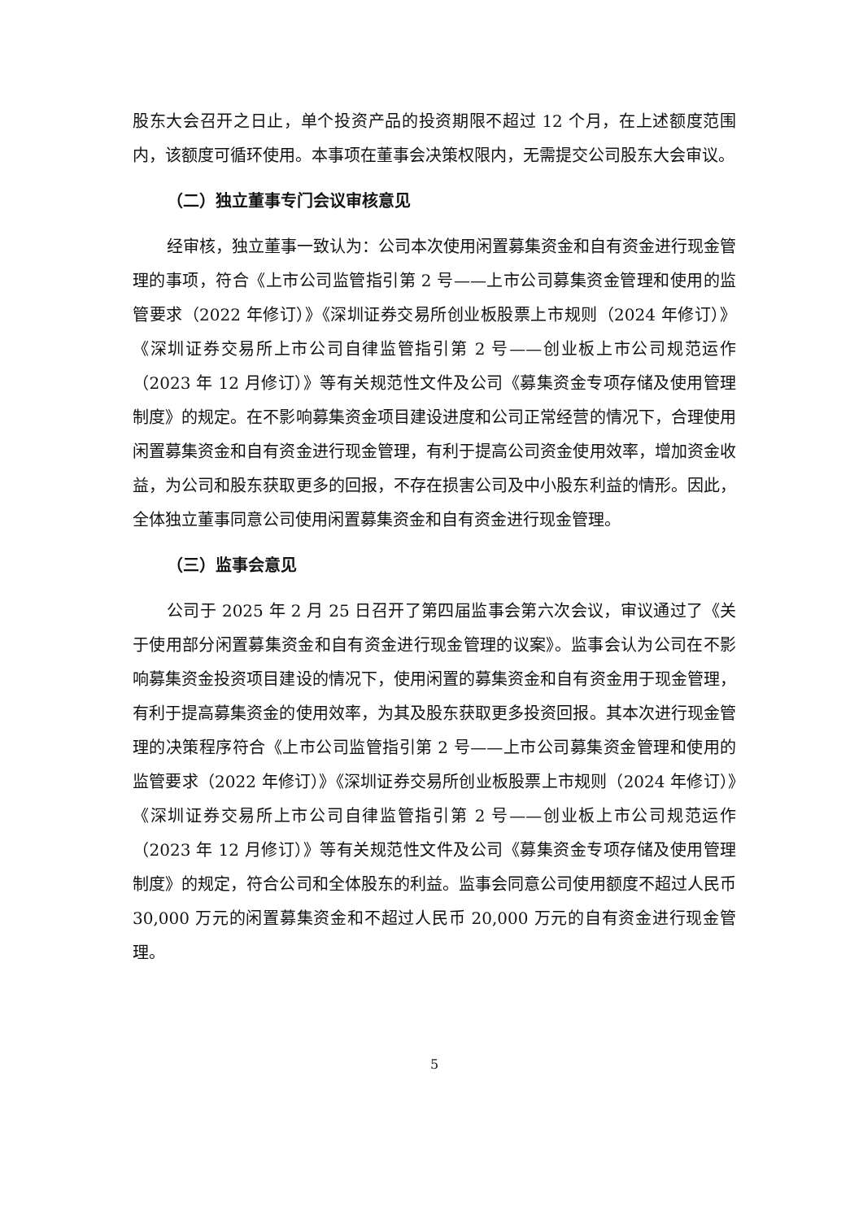股东大会召开之日止，单个投资产品的投资期限不超过 12 个月，在上述额度范围内，该额度可循环使用。本事项在董事会决策权限内，无需提交公司股东大会审议。
（二）独立董事专门会议审核意见
经审核，独立董事一致认为：公司本次使用闲置募集资金和自有资金进行现金管理的事项，符合《上市公司监管指引第 2 号——上市公司募集资金管理和使用的监管要求（2022 年修订）》《深圳证券交易所创业板股票上市规则（2024 年修订）》《深圳证券交易所上市公司自律监管指引第 2 号——创业板上市公司规范运作（2023 年 12 月修订）》等有关规范性文件及公司《募集资金专项存储及使用管理制度》的规定。在不影响募集资金项目建设进度和公司正常经营的情况下，合理使用闲置募集资金和自有资金进行现金管理，有利于提高公司资金使用效率，增加资金收益，为公司和股东获取更多的回报，不存在损害公司及中小股东利益的情形。因此，全体独立董事同意公司使用闲置募集资金和自有资金进行现金管理。
（三）监事会意见
公司于 2025 年 2 月 25 日召开了第四届监事会第六次会议，审议通过了《关于使用部分闲置募集资金和自有资金进行现金管理的议案》。监事会认为公司在不影响募集资金投资项目建设的情况下，使用闲置的募集资金和自有资金用于现金管理，有利于提高募集资金的使用效率，为其及股东获取更多投资回报。其本次进行现金管理的决策程序符合《上市公司监管指引第 2 号——上市公司募集资金管理和使用的监管要求（2022 年修订）》《深圳证券交易所创业板股票上市规则（2024 年修订）》《深圳证券交易所上市公司自律监管指引第 2 号——创业板上市公司规范运作（2023 年 12 月修订）》等有关规范性文件及公司《募集资金专项存储及使用管理制度》的规定，符合公司和全体股东的利益。监事会同意公司使用额度不超过人民币 30,000 万元的闲置募集资金和不超过人民币 20,000 万元的自有资金进行现金管理。
5